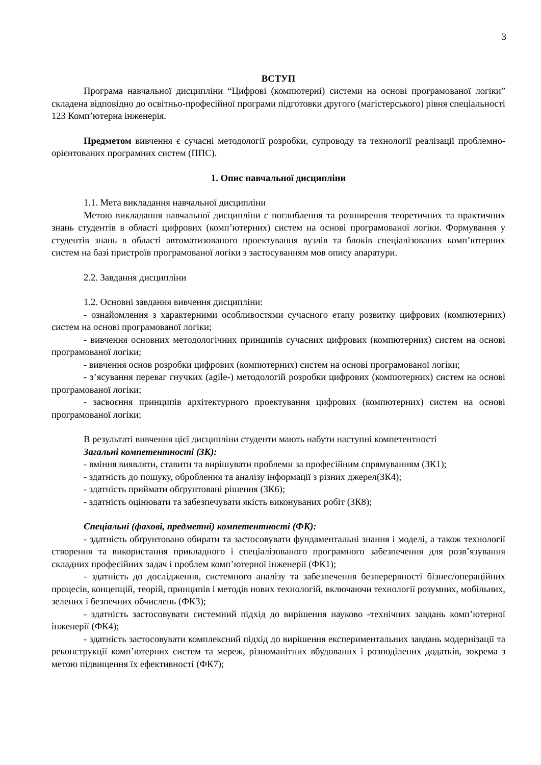3
ВСТУП
Програма навчальної дисципліни “Цифрові (компютерні) системи на основі програмованої логіки” складена відповідно до освітньо-професійної програми підготовки другого (магістерського) рівня спеціальності 123 Комп’ютерна інженерія.
Предметом вивчення є сучасні методології розробки, супроводу та технології реалізації проблемно-орієнтованих програмних систем (ППС).
1. Опис навчальної дисципліни
1.1. Мета викладання навчальної дисципліни
Метою викладання навчальної дисципліни є поглиблення та розширення теоретичних та практичних знань студентів в області цифрових (комп’ютерних) систем на основі програмованої логіки. Формування у студентів знань в області автоматизованого проектування вузлів та блоків спеціалізованих комп’ютерних систем на базі пристроїв програмованої логіки з застосуванням мов опису апаратури.
2.2. Завдання дисципліни
1.2. Основні завдання вивчення дисципліни:
- ознайомлення з характерними особливостями сучасного етапу розвитку цифрових (компютерних) систем на основі програмованої логіки;
- вивчення основних методологічних принципів сучасних цифрових (компютерних) систем на основі програмованої логіки;
- вивчення основ розробки цифрових (компютерних) систем на основі програмованої логіки;
- з’ясування переваг гнучких (agile-) методологій розробки цифрових (компютерних) систем на основі програмованої логіки;
- засвоєння принципів архітектурного проектування цифрових (компютерних) систем на основі програмованої логіки;
В результаті вивчення цієї дисципліни студенти мають набути наступні компетентності
Загальні компетентності (ЗК):
- вміння виявляти, ставити та вирішувати проблеми за професійним спрямуванням (ЗК1);
- здатність до пошуку, оброблення та аналізу інформації з різних джерел(ЗК4);
- здатність приймати обґрунтовані рішення (ЗК6);
- здатність оцінювати та забезпечувати якість виконуваних робіт (ЗК8);
Спеціальні (фахові, предметні) компетентності (ФК):
- здатність обґрунтовано обирати та застосовувати фундаментальні знання і моделі, а також технології створення та використання прикладного і спеціалізованого програмного забезпечення для розв’язування складних професійних задач і проблем комп’ютерної інженерії (ФК1);
- здатність до дослідження, системного аналізу та забезпечення безперервності бізнес/операційних процесів, концепцій, теорій, принципів і методів нових технологій, включаючи технології розумних, мобільних, зелених і безпечних обчислень (ФК3);
- здатність застосовувати системний підхід до вирішення науково -технічних завдань комп’ютерної інженерії (ФК4);
- здатність застосовувати комплексний підхід до вирішення експериментальних завдань модернізації та реконструкції комп’ютерних систем та мереж, різноманітних вбудованих і розподілених додатків, зокрема з метою підвищення їх ефективності (ФК7);